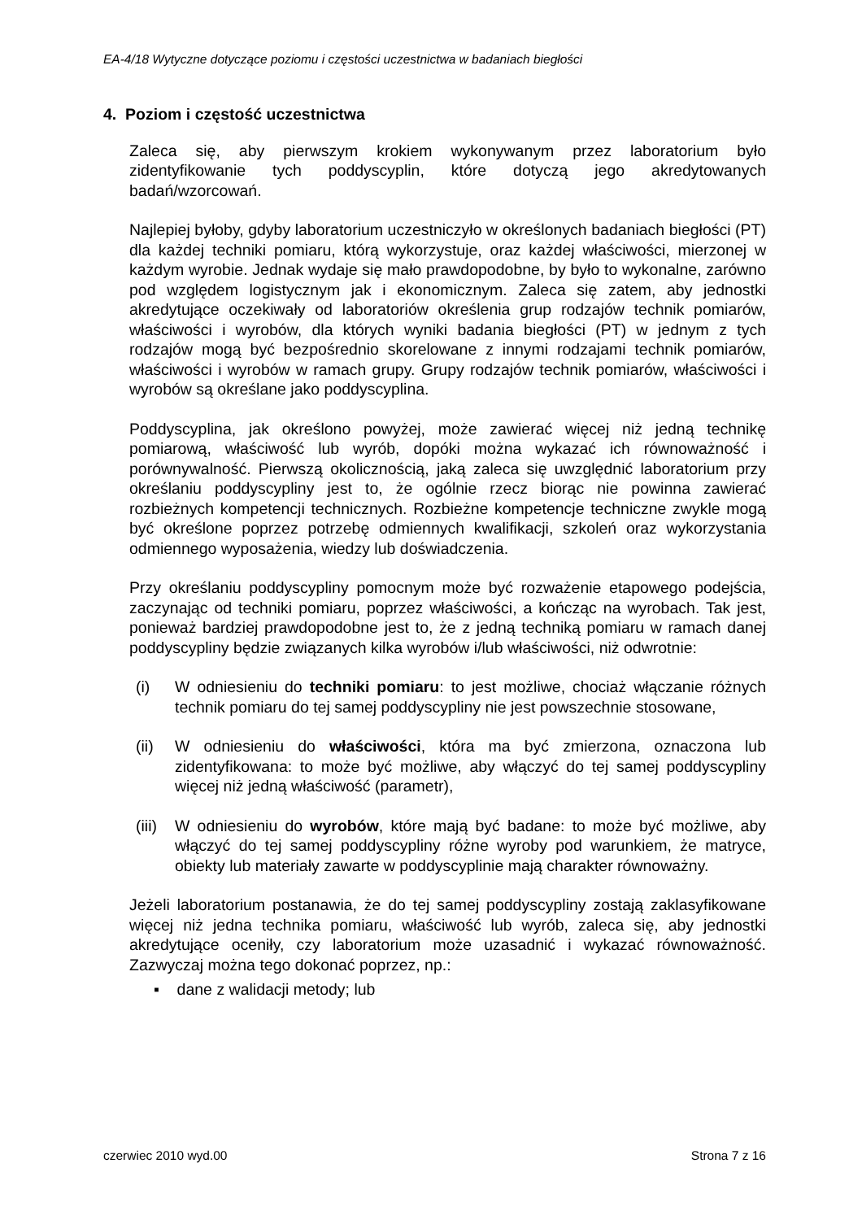EA-4/18 Wytyczne dotyczące poziomu i częstości uczestnictwa w badaniach biegłości
4. Poziom i częstość uczestnictwa
Zaleca się, aby pierwszym krokiem wykonywanym przez laboratorium było zidentyfikowanie tych poddyscyplin, które dotyczą jego akredytowanych badań/wzorcowań.
Najlepiej byłoby, gdyby laboratorium uczestniczyło w określonych badaniach biegłości (PT) dla każdej techniki pomiaru, którą wykorzystuje, oraz każdej właściwości, mierzonej w każdym wyrobie. Jednak wydaje się mało prawdopodobne, by było to wykonalne, zarówno pod względem logistycznym jak i ekonomicznym. Zaleca się zatem, aby jednostki akredytujące oczekiwały od laboratoriów określenia grup rodzajów technik pomiarów, właściwości i wyrobów, dla których wyniki badania biegłości (PT) w jednym z tych rodzajów mogą być bezpośrednio skorelowane z innymi rodzajami technik pomiarów, właściwości i wyrobów w ramach grupy. Grupy rodzajów technik pomiarów, właściwości i wyrobów są określane jako poddyscyplina.
Poddyscyplina, jak określono powyżej, może zawierać więcej niż jedną technikę pomiarową, właściwość lub wyrób, dopóki można wykazać ich równoważność i porównywalność. Pierwszą okolicznością, jaką zaleca się uwzględnić laboratorium przy określaniu poddyscypliny jest to, że ogólnie rzecz biorąc nie powinna zawierać rozbieżnych kompetencji technicznych. Rozbieżne kompetencje techniczne zwykle mogą być określone poprzez potrzebę odmiennych kwalifikacji, szkoleń oraz wykorzystania odmiennego wyposażenia, wiedzy lub doświadczenia.
Przy określaniu poddyscypliny pomocnym może być rozważenie etapowego podejścia, zaczynając od techniki pomiaru, poprzez właściwości, a kończąc na wyrobach. Tak jest, ponieważ bardziej prawdopodobne jest to, że z jedną techniką pomiaru w ramach danej poddyscypliny będzie związanych kilka wyrobów i/lub właściwości, niż odwrotnie:
(i) W odniesieniu do techniki pomiaru: to jest możliwe, chociaż włączanie różnych technik pomiaru do tej samej poddyscypliny nie jest powszechnie stosowane,
(ii) W odniesieniu do właściwości, która ma być zmierzona, oznaczona lub zidentyfikowana: to może być możliwe, aby włączyć do tej samej poddyscypliny więcej niż jedną właściwość (parametr),
(iii) W odniesieniu do wyrobów, które mają być badane: to może być możliwe, aby włączyć do tej samej poddyscypliny różne wyroby pod warunkiem, że matryce, obiekty lub materiały zawarte w poddyscyplinie mają charakter równoważny.
Jeżeli laboratorium postanawia, że do tej samej poddyscypliny zostają zaklasyfikowane więcej niż jedna technika pomiaru, właściwość lub wyrób, zaleca się, aby jednostki akredytujące oceniły, czy laboratorium może uzasadnić i wykazać równoważność. Zazwyczaj można tego dokonać poprzez, np.:
▪ dane z walidacji metody; lub
czerwiec 2010 wyd.00 Strona 7 z 16